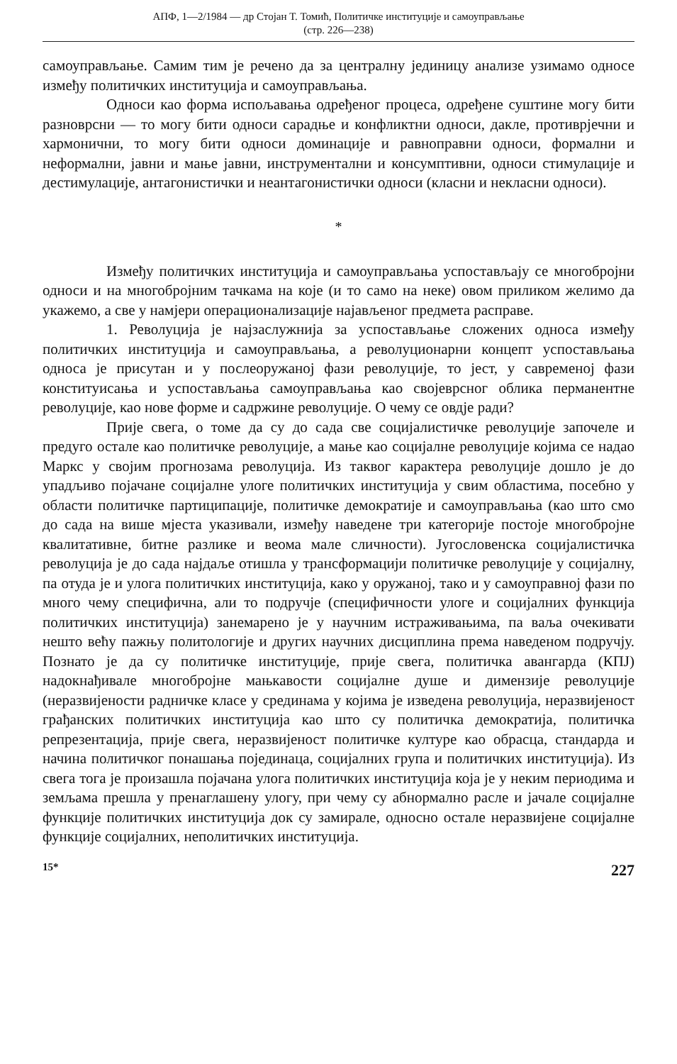АПФ, 1—2/1984 — др Стојан Т. Томић, Политичке институције и самоуправљање
(стр. 226—238)
самоуправљање. Самим тим је речено да за централну јединицу анализе узимамо односе између политичких институција и самоуправљања.
Односи као форма испољавања одређеног процеса, одређене суштине могу бити разноврсни — то могу бити односи сарадње и конфликтни односи, дакле, противрјечни и хармонични, то могу бити односи доминације и равноправни односи, формални и неформални, јавни и мање јавни, инструментални и консумптивни, односи стимулације и дестимулације, антагонистички и неантагонистички односи (класни и некласни односи).
*
Између политичких институција и самоуправљања успостављају се многобројни односи и на многобројним тачкама на које (и то само на неке) овом приликом желимо да укажемо, а све у намјери операционализације најављеног предмета расправе.
1. Револуција је најзаслужнија за успостављање сложених односа између политичких институција и самоуправљања, а револуционарни концепт успостављања односа је присутан и у послеоружаној фази револуције, то јест, у савременој фази конституисања и успостављања самоуправљања као својеврсног облика перманентне револуције, као нове форме и садржине револуције. О чему се овдје ради?
Прије свега, о томе да су до сада све социјалистичке револуције започеле и предуго остале као политичке револуције, а мање као социјалне револуције којима се надао Маркс у својим прогнозама револуција. Из таквог карактера револуције дошло је до упадљиво појачане социјалне улоге политичких институција у свим областима, посебно у области политичке партиципације, политичке демократије и самоуправљања (као што смо до сада на више мјеста указивали, између наведене три категорије постоје многобројне квалитативне, битне разлике и веома мале сличности). Југословенска социјалистичка револуција је до сада најдаље отишла у трансформацији политичке револуције у социјалну, па отуда је и улога политичких институција, како у оружаној, тако и у самоуправној фази по много чему специфична, али то подручје (специфичности улоге и социјалних функција политичких институција) занемарено је у научним истраживањима, па ваља очекивати нешто већу пажњу политологије и других научних дисциплина према наведеном подручју. Познато је да су политичке институције, прије свега, политичка авангарда (КПЈ) надокнађивале многобројне мањкавости социјалне душе и димензије револуције (неразвијености радничке класе у срединама у којима је изведена револуција, неразвијеност грађанских политичких институција као што су политичка демократија, политичка репрезентација, прије свега, неразвијеност политичке културе као обрасца, стандарда и начина политичког понашања појединаца, социјалних група и политичких институција). Из свега тога је произашла појачана улога политичких институција која је у неким периодима и земљама прешла у пренаглашену улогу, при чему су абнормално расле и јачале социјалне функције политичких институција док су замирале, односно остале неразвијене социјалне функције социјалних, неполитичких институција.
15* 227